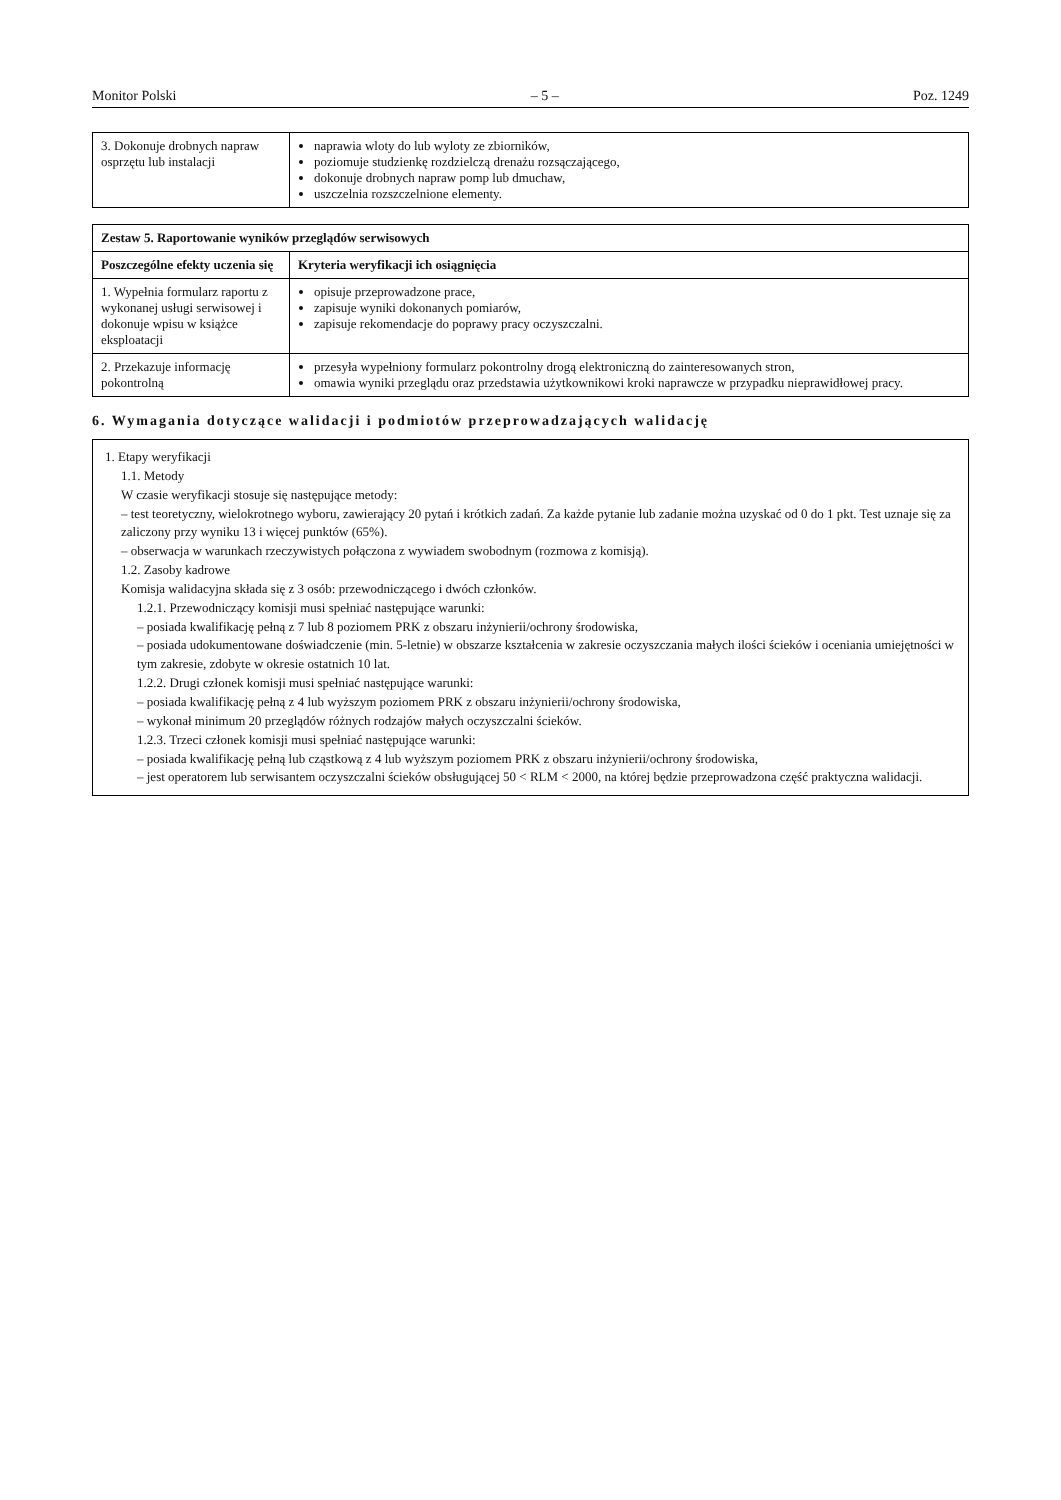Monitor Polski – 5 – Poz. 1249
| 3. Dokonuje drobnych napraw osprzętu lub instalacji | naprawia wloty do lub wyloty ze zbiorników, poziomuje studzienkę rozdzielczą drenażu rozsączającego, dokonuje drobnych napraw pomp lub dmuchaw, uszczelnia rozszczelnione elementy. |
| Zestaw 5. Raportowanie wyników przeglądów serwisowych | |
| --- | --- |
| Poszczególne efekty uczenia się | Kryteria weryfikacji ich osiągnięcia |
| 1. Wypełnia formularz raportu z wykonanej usługi serwisowej i dokonuje wpisu w książce eksploatacji | opisuje przeprowadzone prace, zapisuje wyniki dokonanych pomiarów, zapisuje rekomendacje do poprawy pracy oczyszczalni. |
| 2. Przekazuje informację pokontrolną | przesyła wypełniony formularz pokontrolny drogą elektroniczną do zainteresowanych stron, omawia wyniki przeglądu oraz przedstawia użytkownikowi kroki naprawcze w przypadku nieprawidłowej pracy. |
6. Wymagania dotyczące walidacji i podmiotów przeprowadzających walidację
1. Etapy weryfikacji
1.1. Metody
W czasie weryfikacji stosuje się następujące metody:
– test teoretyczny, wielokrotnego wyboru, zawierający 20 pytań i krótkich zadań. Za każde pytanie lub zadanie można uzyskać od 0 do 1 pkt. Test uznaje się za zaliczony przy wyniku 13 i więcej punktów (65%).
– obserwacja w warunkach rzeczywistych połączona z wywiadem swobodnym (rozmowa z komisją).
1.2. Zasoby kadrowe
Komisja walidacyjna składa się z 3 osób: przewodniczącego i dwóch członków.
1.2.1. Przewodniczący komisji musi spełniać następujące warunki:
– posiada kwalifikację pełną z 7 lub 8 poziomem PRK z obszaru inżynierii/ochrony środowiska,
– posiada udokumentowane doświadczenie (min. 5-letnie) w obszarze kształcenia w zakresie oczyszczania małych ilości ścieków i oceniania umiejętności w tym zakresie, zdobyte w okresie ostatnich 10 lat.
1.2.2. Drugi członek komisji musi spełniać następujące warunki:
– posiada kwalifikację pełną z 4 lub wyższym poziomem PRK z obszaru inżynierii/ochrony środowiska,
– wykonał minimum 20 przeglądów różnych rodzajów małych oczyszczalni ścieków.
1.2.3. Trzeci członek komisji musi spełniać następujące warunki:
– posiada kwalifikację pełną lub cząstkową z 4 lub wyższym poziomem PRK z obszaru inżynierii/ochrony środowiska,
– jest operatorem lub serwisantem oczyszczalni ścieków obsługującej 50 < RLM < 2000, na której będzie przeprowadzona część praktyczna walidacji.